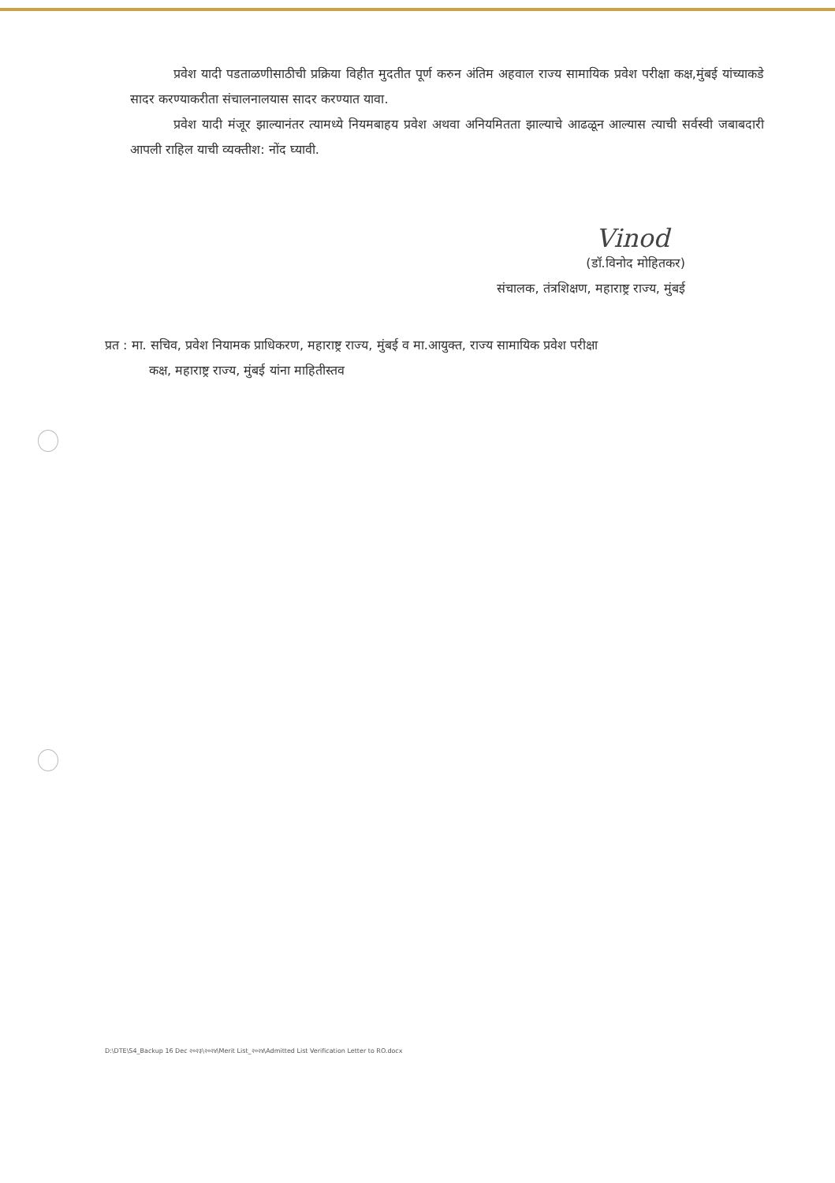प्रवेश यादी पडताळणीसाठीची प्रक्रिया विहीत मुदतीत पूर्ण करुन अंतिम अहवाल राज्य सामायिक प्रवेश परीक्षा कक्ष,मुंबई यांच्याकडे सादर करण्याकरीता संचालनालयास सादर करण्यात यावा.
प्रवेश यादी मंजूर झाल्यानंतर त्यामध्ये नियमबाहय प्रवेश अथवा अनियमितता झाल्याचे आढळून आल्यास त्याची सर्वस्वी जबाबदारी आपली राहिल याची व्यक्तीश: नोंद घ्यावी.
Vinod
(डॉ.विनोद मोहितकर)
संचालक, तंत्रशिक्षण, महाराष्ट्र राज्य, मुंबई
प्रत : मा. सचिव, प्रवेश नियामक प्राधिकरण, महाराष्ट्र राज्य, मुंबई व मा.आयुक्त, राज्य सामायिक प्रवेश परीक्षा
कक्ष, महाराष्ट्र राज्य, मुंबई यांना माहितीस्तव
D:\DTE\S4_Backup 16 Dec २०२३\२०२४\Merit List_२०२४\Admitted List Verification Letter to RO.docx